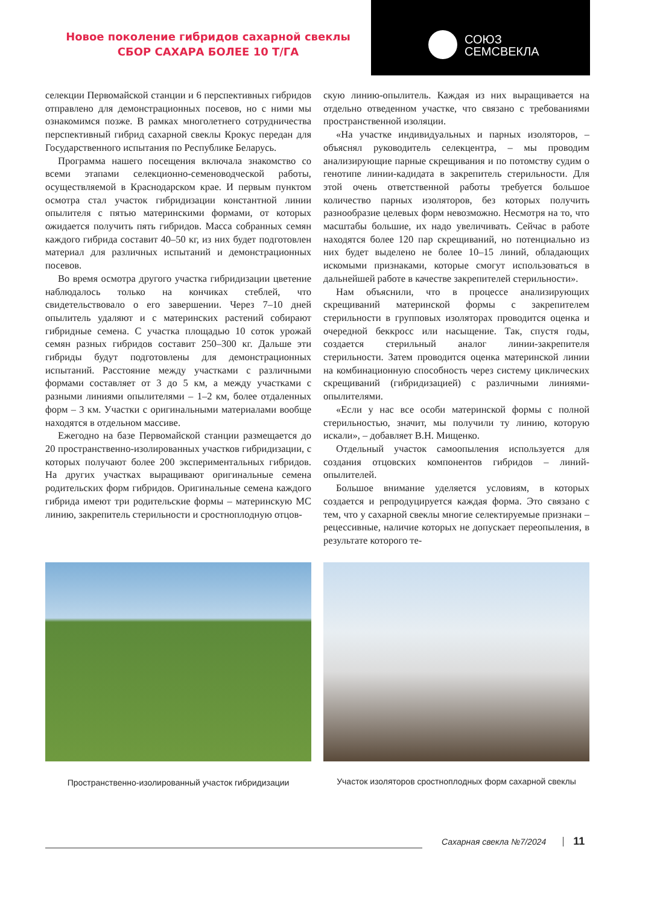Новое поколение гибридов сахарной свеклы
СБОР САХАРА БОЛЕЕ 10 Т/ГА
СОЮЗ
СЕМСВЕКЛА
селекции Первомайской станции и 6 перспективных гибридов отправлено для демонстрационных посевов, но с ними мы ознакомимся позже. В рамках многолетнего сотрудничества перспективный гибрид сахарной свеклы Крокус передан для Государственного испытания по Республике Беларусь.
Программа нашего посещения включала знакомство со всеми этапами селекционно-семеноводческой работы, осуществляемой в Краснодарском крае. И первым пунктом осмотра стал участок гибридизации константной линии опылителя с пятью материнскими формами, от которых ожидается получить пять гибридов. Масса собранных семян каждого гибрида составит 40–50 кг, из них будет подготовлен материал для различных испытаний и демонстрационных посевов.
Во время осмотра другого участка гибридизации цветение наблюдалось только на кончиках стеблей, что свидетельствовало о его завершении. Через 7–10 дней опылитель удаляют и с материнских растений собирают гибридные семена. С участка площадью 10 соток урожай семян разных гибридов составит 250–300 кг. Дальше эти гибриды будут подготовлены для демонстрационных испытаний. Расстояние между участками с различными формами составляет от 3 до 5 км, а между участками с разными линиями опылителями – 1–2 км, более отдаленных форм – 3 км. Участки с оригинальными материалами вообще находятся в отдельном массиве.
Ежегодно на базе Первомайской станции размещается до 20 пространственно-изолированных участков гибридизации, с которых получают более 200 экспериментальных гибридов. На других участках выращивают оригинальные семена родительских форм гибридов. Оригинальные семена каждого гибрида имеют три родительские формы – материнскую МС линию, закрепитель стерильности и сростноплодную отцов-
скую линию-опылитель. Каждая из них выращивается на отдельно отведенном участке, что связано с требованиями пространственной изоляции.
«На участке индивидуальных и парных изоляторов, – объяснял руководитель селекцентра, – мы проводим анализирующие парные скрещивания и по потомству судим о генотипе линии-кадидата в закрепитель стерильности. Для этой очень ответственной работы требуется большое количество парных изоляторов, без которых получить разнообразие целевых форм невозможно. Несмотря на то, что масштабы большие, их надо увеличивать. Сейчас в работе находятся более 120 пар скрещиваний, но потенциально из них будет выделено не более 10–15 линий, обладающих искомыми признаками, которые смогут использоваться в дальнейшей работе в качестве закрепителей стерильности».
Нам объяснили, что в процессе анализирующих скрещиваний материнской формы с закрепителем стерильности в групповых изоляторах проводится оценка и очередной беккросс или насыщение. Так, спустя годы, создается стерильный аналог линии-закрепителя стерильности. Затем проводится оценка материнской линии на комбинационную способность через систему циклических скрещиваний (гибридизацией) с различными линиями- опылителями.
«Если у нас все особи материнской формы с полной стерильностью, значит, мы получили ту линию, которую искали», – добавляет В.Н. Мищенко.
Отдельный участок самоопыления используется для создания отцовских компонентов гибридов – линий-опылителей.
Большое внимание уделяется условиям, в которых создается и репродуцируется каждая форма. Это связано с тем, что у сахарной свеклы многие селектируемые признаки – рецессивные, наличие которых не допускает переопыления, в результате которого те-
Пространственно-изолированный участок гибридизации
Участок изоляторов сростноплодных форм сахарной свеклы
Сахарная свекла №7/2024 11